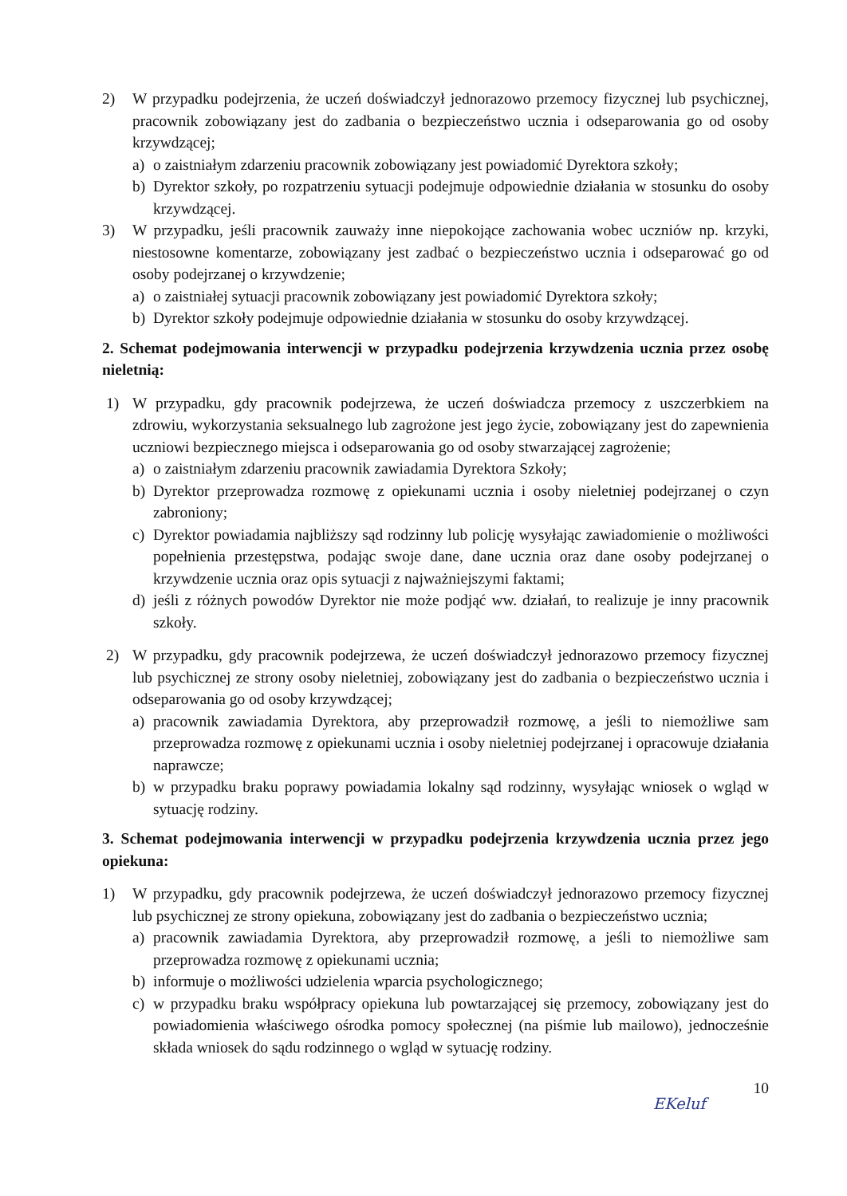2) W przypadku podejrzenia, że uczeń doświadczył jednorazowo przemocy fizycznej lub psychicznej, pracownik zobowiązany jest do zadbania o bezpieczeństwo ucznia i odseparowania go od osoby krzywdzącej;
a) o zaistniałym zdarzeniu pracownik zobowiązany jest powiadomić Dyrektora szkoły;
b) Dyrektor szkoły, po rozpatrzeniu sytuacji podejmuje odpowiednie działania w stosunku do osoby krzywdzącej.
3) W przypadku, jeśli pracownik zauważy inne niepokojące zachowania wobec uczniów np. krzyki, niestosowne komentarze, zobowiązany jest zadbać o bezpieczeństwo ucznia i odseparować go od osoby podejrzanej o krzywdzenie;
a) o zaistniałej sytuacji pracownik zobowiązany jest powiadomić Dyrektora szkoły;
b) Dyrektor szkoły podejmuje odpowiednie działania w stosunku do osoby krzywdzącej.
2. Schemat podejmowania interwencji w przypadku podejrzenia krzywdzenia ucznia przez osobę nieletnią:
1) W przypadku, gdy pracownik podejrzewa, że uczeń doświadcza przemocy z uszczerbkiem na zdrowiu, wykorzystania seksualnego lub zagrożone jest jego życie, zobowiązany jest do zapewnienia uczniowi bezpiecznego miejsca i odseparowania go od osoby stwarzającej zagrożenie;
a) o zaistniałym zdarzeniu pracownik zawiadamia Dyrektora Szkoły;
b) Dyrektor przeprowadza rozmowę z opiekunami ucznia i osoby nieletniej podejrzanej o czyn zabroniony;
c) Dyrektor powiadamia najbliższy sąd rodzinny lub policję wysyłając zawiadomienie o możliwości popełnienia przestępstwa, podając swoje dane, dane ucznia oraz dane osoby podejrzanej o krzywdzenie ucznia oraz opis sytuacji z najważniejszymi faktami;
d) jeśli z różnych powodów Dyrektor nie może podjąć ww. działań, to realizuje je inny pracownik szkoły.
2) W przypadku, gdy pracownik podejrzewa, że uczeń doświadczył jednorazowo przemocy fizycznej lub psychicznej ze strony osoby nieletniej, zobowiązany jest do zadbania o bezpieczeństwo ucznia i odseparowania go od osoby krzywdzącej;
a) pracownik zawiadamia Dyrektora, aby przeprowadził rozmowę, a jeśli to niemożliwe sam przeprowadza rozmowę z opiekunami ucznia i osoby nieletniej podejrzanej i opracowuje działania naprawcze;
b) w przypadku braku poprawy powiadamia lokalny sąd rodzinny, wysyłając wniosek o wgląd w sytuację rodziny.
3. Schemat podejmowania interwencji w przypadku podejrzenia krzywdzenia ucznia przez jego opiekuna:
1) W przypadku, gdy pracownik podejrzewa, że uczeń doświadczył jednorazowo przemocy fizycznej lub psychicznej ze strony opiekuna, zobowiązany jest do zadbania o bezpieczeństwo ucznia;
a) pracownik zawiadamia Dyrektora, aby przeprowadził rozmowę, a jeśli to niemożliwe sam przeprowadza rozmowę z opiekunami ucznia;
b) informuje o możliwości udzielenia wparcia psychologicznego;
c) w przypadku braku współpracy opiekuna lub powtarzającej się przemocy, zobowiązany jest do powiadomienia właściwego ośrodka pomocy społecznej (na piśmie lub mailowo), jednocześnie składa wniosek do sądu rodzinnego o wgląd w sytuację rodziny.
EKeluf 10